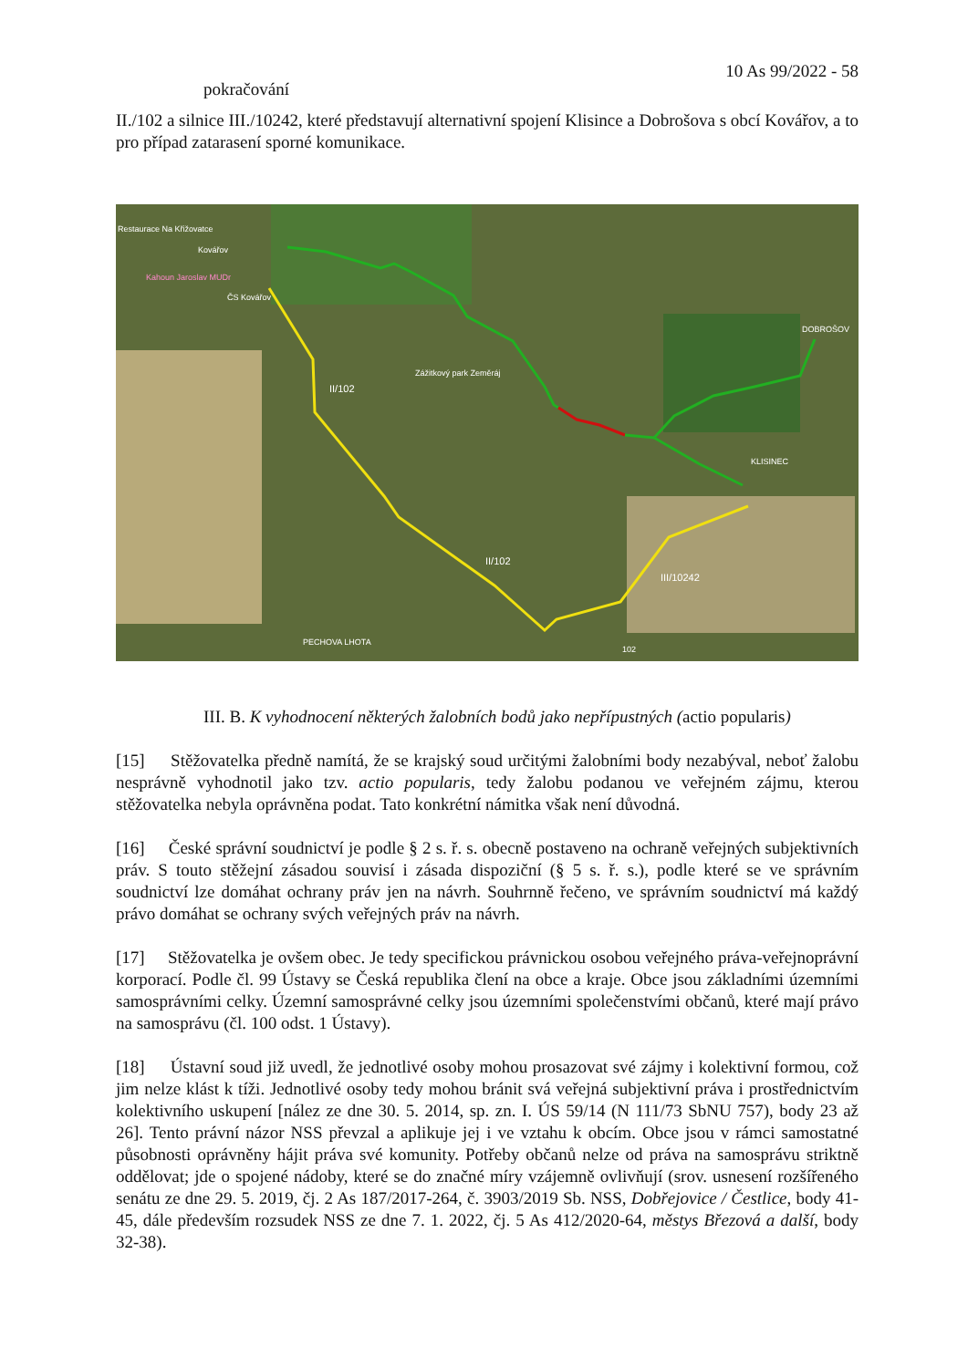10 As 99/2022 - 58
pokračování
II./102 a silnice III./10242, které představují alternativní spojení Klisince a Dobrošova s obcí Kovářov, a to pro případ zatarasení sporné komunikace.
Restaurace Na Křižovatce
Kovářov
Kahoun Jaroslav MUDr
ČS Kovářov
DOBROŠOV
Zážitkový park Zeměráj
II/102
KLISINEC
II/102
III/10242
PECHOVA LHOTA
102
III. B. K vyhodnocení některých žalobních bodů jako nepřípustných (actio popularis)
[15] Stěžovatelka předně namítá, že se krajský soud určitými žalobními body nezabýval, neboť žalobu nesprávně vyhodnotil jako tzv. actio popularis, tedy žalobu podanou ve veřejném zájmu, kterou stěžovatelka nebyla oprávněna podat. Tato konkrétní námitka však není důvodná.
[16] České správní soudnictví je podle § 2 s. ř. s. obecně postaveno na ochraně veřejných subjektivních práv. S touto stěžejní zásadou souvisí i zásada dispoziční (§ 5 s. ř. s.), podle které se ve správním soudnictví lze domáhat ochrany práv jen na návrh. Souhrnně řečeno, ve správním soudnictví má každý právo domáhat se ochrany svých veřejných práv na návrh.
[17] Stěžovatelka je ovšem obec. Je tedy specifickou právnickou osobou veřejného práva-veřejnoprávní korporací. Podle čl. 99 Ústavy se Česká republika člení na obce a kraje. Obce jsou základními územními samosprávními celky. Územní samosprávné celky jsou územními společenstvími občanů, které mají právo na samosprávu (čl. 100 odst. 1 Ústavy).
[18] Ústavní soud již uvedl, že jednotlivé osoby mohou prosazovat své zájmy i kolektivní formou, což jim nelze klást k tíži. Jednotlivé osoby tedy mohou bránit svá veřejná subjektivní práva i prostřednictvím kolektivního uskupení [nález ze dne 30. 5. 2014, sp. zn. I. ÚS 59/14 (N 111/73 SbNU 757), body 23 až 26]. Tento právní názor NSS převzal a aplikuje jej i ve vztahu k obcím. Obce jsou v rámci samostatné působnosti oprávněny hájit práva své komunity. Potřeby občanů nelze od práva na samosprávu striktně oddělovat; jde o spojené nádoby, které se do značné míry vzájemně ovlivňují (srov. usnesení rozšířeného senátu ze dne 29. 5. 2019, čj. 2 As 187/2017-264, č. 3903/2019 Sb. NSS, Dobřejovice / Čestlice, body 41-45, dále především rozsudek NSS ze dne 7. 1. 2022, čj. 5 As 412/2020-64, městys Březová a další, body 32-38).